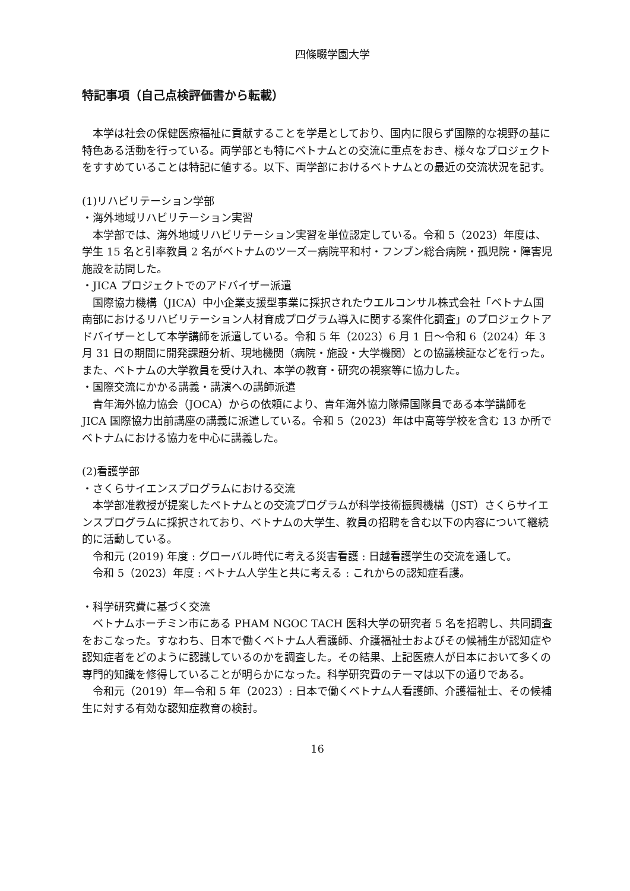四條畷学園大学
特記事項（自己点検評価書から転載）
本学は社会の保健医療福祉に貢献することを学是としており、国内に限らず国際的な視野の基に特色ある活動を行っている。両学部とも特にベトナムとの交流に重点をおき、様々なプロジェクトをすすめていることは特記に値する。以下、両学部におけるベトナムとの最近の交流状況を記す。
(1)リハビリテーション学部
・海外地域リハビリテーション実習
本学部では、海外地域リハビリテーション実習を単位認定している。令和 5（2023）年度は、学生 15 名と引率教員 2 名がベトナムのツーズー病院平和村・フンブン総合病院・孤児院・障害児施設を訪問した。
・JICA プロジェクトでのアドバイザー派遣
国際協力機構（JICA）中小企業支援型事業に採択されたウエルコンサル株式会社「ベトナム国南部におけるリハビリテーション人材育成プログラム導入に関する案件化調査」のプロジェクトアドバイザーとして本学講師を派遣している。令和 5 年（2023）6 月 1 日～令和 6（2024）年 3 月 31 日の期間に開発課題分析、現地機関（病院・施設・大学機関）との協議検証などを行った。また、ベトナムの大学教員を受け入れ、本学の教育・研究の視察等に協力した。
・国際交流にかかる講義・講演への講師派遣
青年海外協力協会（JOCA）からの依頼により、青年海外協力隊帰国隊員である本学講師を JICA 国際協力出前講座の講義に派遣している。令和 5（2023）年は中高等学校を含む 13 か所でベトナムにおける協力を中心に講義した。
(2)看護学部
・さくらサイエンスプログラムにおける交流
本学部准教授が提案したベトナムとの交流プログラムが科学技術振興機構（JST）さくらサイエンスプログラムに採択されており、ベトナムの大学生、教員の招聘を含む以下の内容について継続的に活動している。
令和元 (2019) 年度 : グローバル時代に考える災害看護 : 日越看護学生の交流を通して。
令和 5（2023）年度 : ベトナム人学生と共に考える : これからの認知症看護。
・科学研究費に基づく交流
ベトナムホーチミン市にある PHAM NGOC TACH 医科大学の研究者 5 名を招聘し、共同調査をおこなった。すなわち、日本で働くベトナム人看護師、介護福祉士およびその候補生が認知症や認知症者をどのように認識しているのかを調査した。その結果、上記医療人が日本において多くの専門的知識を修得していることが明らかになった。科学研究費のテーマは以下の通りである。
令和元（2019）年—令和 5 年（2023）: 日本で働くベトナム人看護師、介護福祉士、その候補生に対する有効な認知症教育の検討。
16